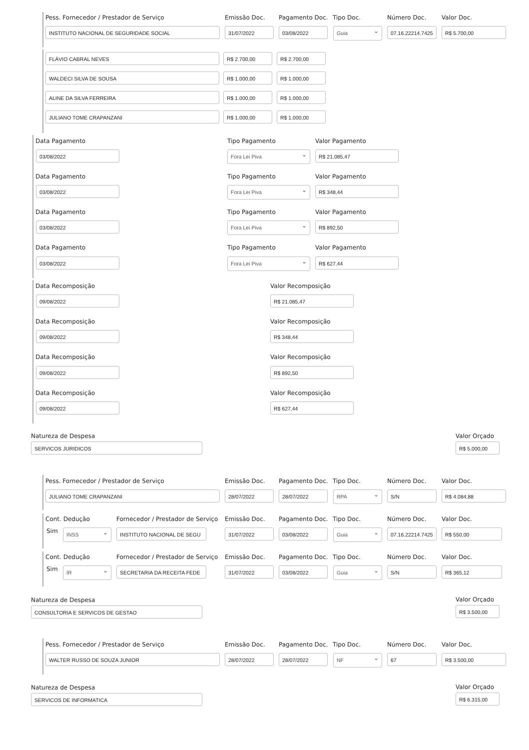Pess. Fornecedor / Prestador de Serviço Emissão Doc. Pagamento Doc. Tipo Doc. Número Doc. Valor Doc.
INSTITUTO NACIONAL DE SEGURIDADE SOCIAL 31/07/2022 03/08/2022 Guia 07.16.22214.7425 R$ 5.700,00
FLÁVIO CABRAL NEVES R$ 2.700,00 R$ 2.700,00
WALDECI SILVA DE SOUSA R$ 1.000,00 R$ 1.000,00
ALINE DA SILVA FERREIRA R$ 1.000,00 R$ 1.000,00
JULIANO TOME CRAPANZANI R$ 1.000,00 R$ 1.000,00
Data Pagamento Tipo Pagamento Valor Pagamento
03/08/2022 Fora Lei Piva R$ 21.085,47
Data Pagamento Tipo Pagamento Valor Pagamento
03/08/2022 Fora Lei Piva R$ 348,44
Data Pagamento Tipo Pagamento Valor Pagamento
03/08/2022 Fora Lei Piva R$ 892,50
Data Pagamento Tipo Pagamento Valor Pagamento
03/08/2022 Fora Lei Piva R$ 627,44
Data Recomposição Valor Recomposição
09/08/2022 R$ 21.085,47
Data Recomposição Valor Recomposição
09/08/2022 R$ 348,44
Data Recomposição Valor Recomposição
09/08/2022 R$ 892,50
Data Recomposição Valor Recomposição
09/08/2022 R$ 627,44
Natureza de Despesa Valor Orçado
SERVICOS JURIDICOS R$ 5.000,00
Pess. Fornecedor / Prestador de Serviço Emissão Doc. Pagamento Doc. Tipo Doc. Número Doc. Valor Doc.
JULIANO TOME CRAPANZANI 28/07/2022 28/07/2022 RPA S/N R$ 4.084,88
Cont. Dedução Fornecedor / Prestador de Serviço Emissão Doc. Pagamento Doc. Tipo Doc. Número Doc. Valor Doc.
Sim INSS INSTITUTO NACIONAL DE SEGU 31/07/2022 03/08/2022 Guia 07.16.22214.7425 R$ 550,00
Cont. Dedução Fornecedor / Prestador de Serviço Emissão Doc. Pagamento Doc. Tipo Doc. Número Doc. Valor Doc.
Sim IR SECRETARIA DA RECEITA FEDE 31/07/2022 03/08/2022 Guia S/N R$ 365,12
Natureza de Despesa Valor Orçado
CONSULTORIA E SERVICOS DE GESTAO R$ 3.500,00
Pess. Fornecedor / Prestador de Serviço Emissão Doc. Pagamento Doc. Tipo Doc. Número Doc. Valor Doc.
WALTER RUSSO DE SOUZA JUNIOR 28/07/2022 28/07/2022 NF 67 R$ 3.500,00
Natureza de Despesa Valor Orçado
SERVICOS DE INFORMATICA R$ 6.315,00